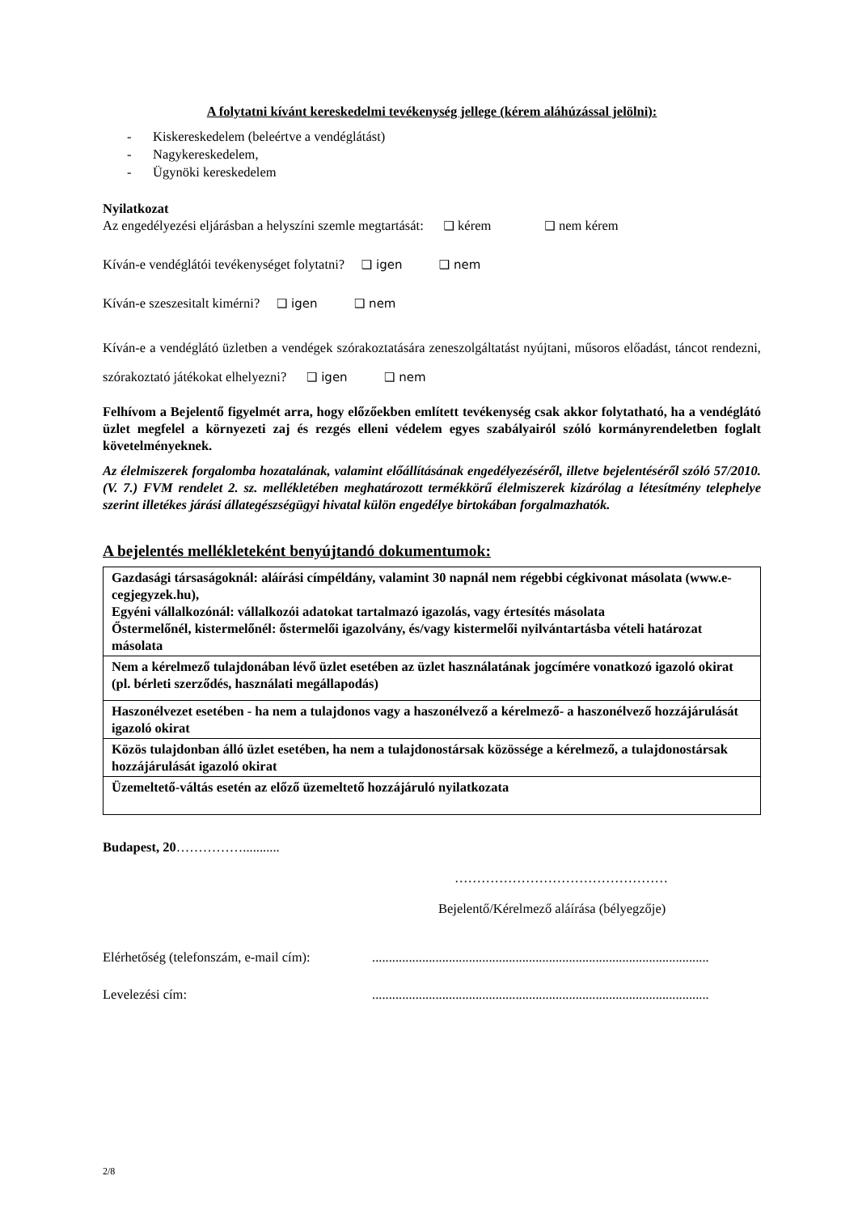A folytatni kívánt kereskedelmi tevékenység jellege (kérem aláhúzással jelölni):
- Kiskereskedelem (beleértve a vendéglátást)
- Nagykereskedelem,
- Ügynöki kereskedelem
Nyilatkozat
Az engedélyezési eljárásban a helyszíni szemle megtartását: ❑ kérem ❑ nem kérem
Kíván-e vendéglátói tevékenységet folytatni? ❑ igen ❑ nem
Kíván-e szeszesitalt kimérni? ❑ igen ❑ nem
Kíván-e a vendéglátó üzletben a vendégek szórakoztatására zeneszolgáltatást nyújtani, műsoros előadást, táncot rendezni, szórakoztató játékokat elhelyezni? ❑ igen ❑ nem
Felhívom a Bejelentő figyelmét arra, hogy előzőekben említett tevékenység csak akkor folytatható, ha a vendéglátó üzlet megfelel a környezeti zaj és rezgés elleni védelem egyes szabályairól szóló kormányrendeletben foglalt követelményeknek.
Az élelmiszerek forgalomba hozatalának, valamint előállításának engedélyezéséről, illetve bejelentéséről szóló 57/2010. (V. 7.) FVM rendelet 2. sz. mellékletében meghatározott termékkörű élelmiszerek kizárólag a létesítmény telephelye szerint illetékes járási állategészségügyi hivatal külön engedélye birtokában forgalmazhatók.
A bejelentés mellékleteként benyújtandó dokumentumok:
| Gazdasági társaságoknál: aláírási címpéldány, valamint 30 napnál nem régebbi cégkivonat másolata (www.e-cegjegyzek.hu), Egyéni vállalkozónál: vállalkozói adatokat tartalmazó igazolás, vagy értesítés másolata Őstermelőnél, kistermelőnél: őstermelői igazolvány, és/vagy kistermelői nyilvántartásba vételi határozat másolata |
| Nem a kérelmező tulajdonában lévő üzlet esetében az üzlet használatának jogcímére vonatkozó igazoló okirat (pl. bérleti szerződés, használati megállapodás) |
| Haszonélvezet esetében - ha nem a tulajdonos vagy a haszonélvező a kérelmező- a haszonélvező hozzájárulását igazoló okirat |
| Közös tulajdonban álló üzlet esetében, ha nem a tulajdonostársak közössége a kérelmező, a tulajdonostársak hozzájárulását igazoló okirat |
| Üzemeltető-váltás esetén az előző üzemeltető hozzájáruló nyilatkozata |
Budapest, 20……………...........
…………………………………………
Bejelentő/Kérelmező aláírása (bélyegzője)
Elérhetőség (telefonszám, e-mail cím):.....................................................................................................
Levelezési cím:.....................................................................................................
2/8